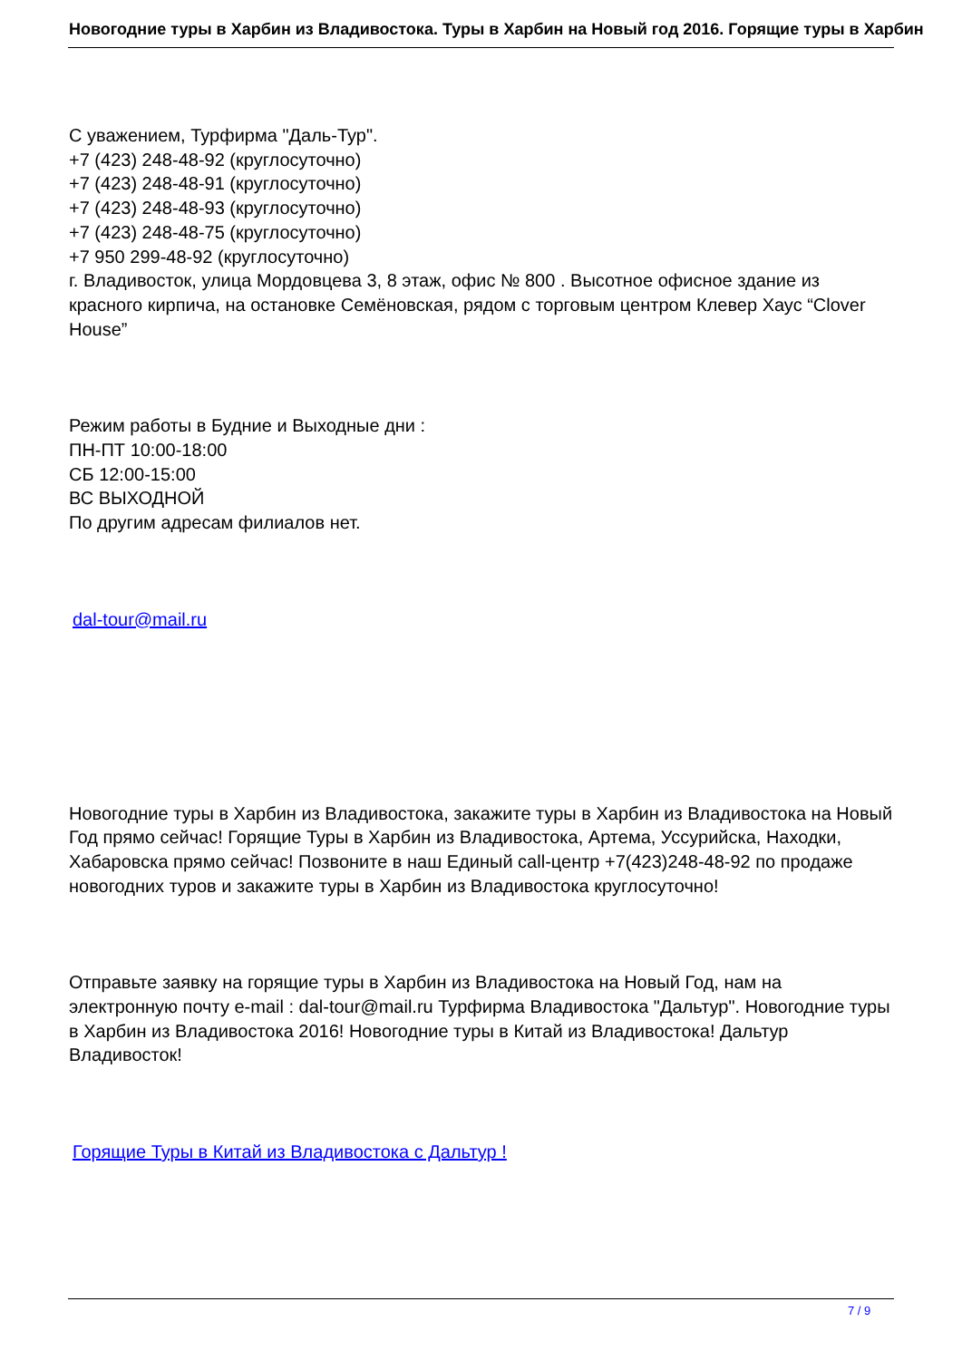Новогодние туры в Харбин из Владивостока. Туры в Харбин на Новый год 2016. Горящие туры в Харбин
С уважением, Турфирма "Даль-Тур".
+7 (423) 248-48-92 (круглосуточно)
+7 (423) 248-48-91 (круглосуточно)
+7 (423) 248-48-93 (круглосуточно)
+7 (423) 248-48-75 (круглосуточно)
+7 950 299-48-92 (круглосуточно)
г. Владивосток, улица Мордовцева 3, 8 этаж, офис № 800 . Высотное офисное здание из красного кирпича, на остановке Семёновская, рядом с торговым центром Клевер Хаус “Clover House”
Режим работы в Будние и Выходные дни :
ПН-ПТ 10:00-18:00
СБ 12:00-15:00
ВС ВЫХОДНОЙ
По другим адресам филиалов нет.
dal-tour@mail.ru
Новогодние туры в Харбин из Владивостока, закажите туры в Харбин из Владивостока на Новый Год прямо сейчас! Горящие Туры в Харбин из Владивостока, Артема, Уссурийска, Находки, Хабаровска прямо сейчас! Позвоните в наш Единый call-центр +7(423)248-48-92 по продаже новогодних туров и закажите туры в Харбин из Владивостока круглосуточно!
Отправьте заявку на горящие туры в Харбин из Владивостока на Новый Год, нам на электронную почту e-mail : dal-tour@mail.ru Турфирма Владивостока "Дальтур". Новогодние туры в Харбин из Владивостока 2016! Новогодние туры в Китай из Владивостока! Дальтур Владивосток!
Горящие Туры в Китай из Владивостока с Дальтур !
7 / 9